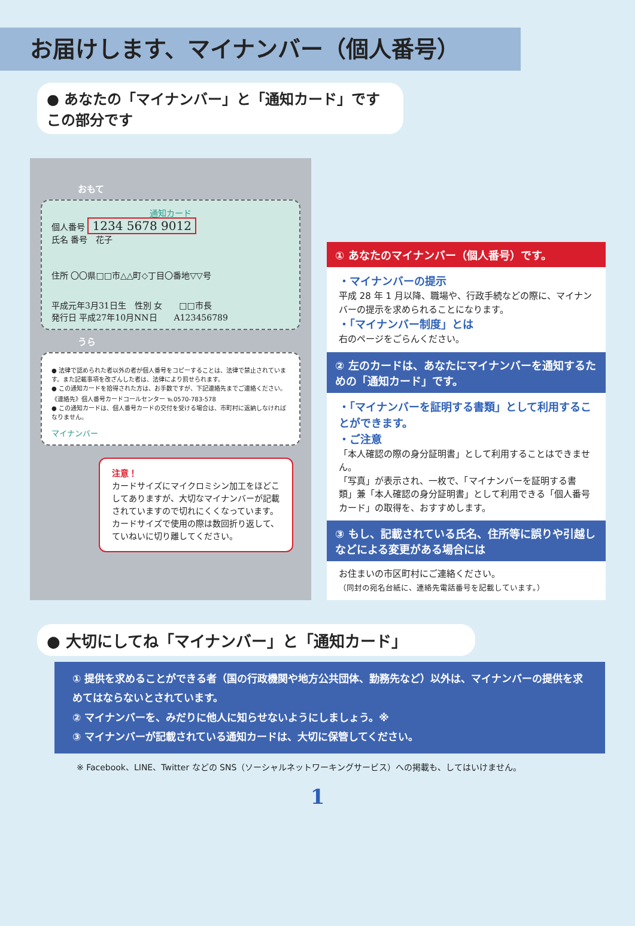お届けします、マイナンバー（個人番号）
● あなたの「マイナンバー」と「通知カード」です　　この部分です
おもて
通知カード
個人番号 1234 5678 9012
氏名 番号　花子
住所 〇〇県□□市△△町◇丁目〇番地▽▽号
平成元年3月31日生　性別 女　　□□市長
発行日 平成27年10月NN日　　A123456789
うら
● 法律で認められた者以外の者が個人番号をコピーすることは、法律で禁止されています。また記載事項を改ざんした者は、法律により罰せられます。
● この通知カードを拾得された方は、お手数ですが、下記連絡先までご連絡ください。
《連絡先》個人番号カードコールセンター ℡0570-783-578
● この通知カードは、個人番号カードの交付を受ける場合は、市町村に返納しなければなりません。
マイナンバー
注意！
カードサイズにマイクロミシン加工をほどこしてありますが、大切なマイナンバーが記載されていますので切れにくくなっています。カードサイズで使用の際は数回折り返して、ていねいに切り離してください。
① あなたのマイナンバー（個人番号）です。
・マイナンバーの提示
平成 28 年 1 月以降、職場や、行政手続などの際に、マイナンバーの提示を求められることになります。
・「マイナンバー制度」とは
右のページをごらんください。
② 左のカードは、あなたにマイナンバーを通知するための「通知カード」です。
・「マイナンバーを証明する書類」として利用することができます。
・ご注意
「本人確認の際の身分証明書」として利用することはできません。
「写真」が表示され、一枚で、「マイナンバーを証明する書類」兼「本人確認の身分証明書」として利用できる「個人番号カード」の取得を、おすすめします。
③ もし、記載されている氏名、住所等に誤りや引越しなどによる変更がある場合には
お住まいの市区町村にご連絡ください。
（同封の宛名台紙に、連絡先電話番号を記載しています。）
● 大切にしてね「マイナンバー」と「通知カード」
① 提供を求めることができる者（国の行政機関や地方公共団体、勤務先など）以外は、マイナンバーの提供を求めてはならないとされています。
② マイナンバーを、みだりに他人に知らせないようにしましょう。※
③ マイナンバーが記載されている通知カードは、大切に保管してください。
※ Facebook、LINE、Twitter などの SNS（ソーシャルネットワーキングサービス）への掲載も、してはいけません。
1